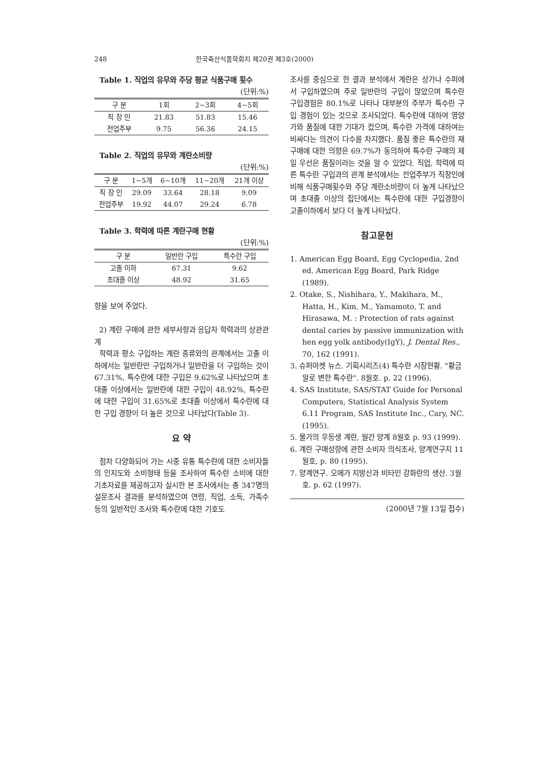248 한국축산식품학회지 제20권 제3호(2000)
Table 1. 직업의 유무와 주당 평균 식품구매 횟수 (단위:%)
| 구 분 | 1회 | 2~3회 | 4~5회 |
| --- | --- | --- | --- |
| 직 장 인 | 21.83 | 51.83 | 15.46 |
| 전업주부 | 9.75 | 56.36 | 24.15 |
Table 2. 직업의 유무와 계란소비량
(단위:%)
| 구 분 | 1~5개 | 6~10개 | 11~20개 | 21개 이상 |
| --- | --- | --- | --- | --- |
| 직 장 인 | 29.09 | 33.64 | 28.18 | 9.09 |
| 전업주부 | 19.92 | 44.07 | 29.24 | 6.78 |
Table 3. 학력에 따른 계란구매 현황
(단위:%)
| 구 분 | 일반란 구입 | 특수란 구입 |
| --- | --- | --- |
| 고졸 이하 | 67.31 | 9.62 |
| 초대졸 이상 | 48.92 | 31.65 |
향을 보여 주었다.
2) 계란 구매에 관한 세부사항과 응답자 학력과의 상관관계
학력과 평소 구입하는 계란 종류와의 관계에서는 고졸 이하에서는 일반란만 구입하거나 일반란을 더 구입하는 것이 67.31%, 특수란에 대한 구입은 9.62%로 나타났으며 초대졸 이상에서는 일반란에 대한 구입이 48.92%, 특수란에 대한 구입이 31.65%로 초대졸 이상에서 특수란에 대한 구입 경향이 더 높은 것으로 나타났다(Table 3).
요 약
점차 다양화되어 가는 시중 유통 특수란에 대한 소비자들의 인지도와 소비형태 등을 조사하여 특수란 소비에 대한 기초자료를 제공하고자 실시한 본 조사에서는 총 347명의 설문조사 결과를 분석하였으며 연령, 직업, 소득, 가족수 등의 일반적인 조사와 특수란에 대한 기호도
조사를 중심으로 한 결과 분석에서 계란은 상가나 수퍼에서 구입하였으며 주로 일반란의 구입이 많았으며 특수란 구입경험은 80.1%로 나타나 대부분의 주부가 특수란 구입 경험이 있는 것으로 조사되었다. 특수란에 대하여 영양가와 품질에 대한 기대가 컸으며, 특수란 가격에 대하여는 비싸다는 의견이 다수를 차지했다. 품질 좋은 특수란의 재구매에 대한 의향은 69.7%가 동의하여 특수란 구매의 제일 우선은 품질이라는 것을 알 수 있었다. 직업, 학력에 따른 특수란 구입과의 관계 분석에서는 전업주부가 직장인에 비해 식품구매횟수와 주당 계란소비량이 더 높게 나타났으며 초대졸 이상의 집단에서는 특수란에 대한 구입경향이 고졸이하에서 보다 더 높게 나타났다.
참고문헌
1. American Egg Board, Egg Cyclopedia, 2nd ed. American Egg Board, Park Ridge (1989).
2. Otake, S., Nishihara, Y., Makihara, M., Hatta, H., Kim, M., Yamamoto, T. and Hirasawa, M. : Protection of rats against dental caries by passive immunization with hen egg yolk antibody(IgY), J. Dental Res., 70, 162 (1991).
3. 슈퍼마켓 뉴스. 기획시리즈(4) 특수란 시장현황. "황금알로 변한 특수란". 8월호. p. 22 (1996).
4. SAS Institute, SAS/STAT Guide for Personal Computers, Statistical Analysis System 6.11 Program, SAS Institute Inc., Cary, NC. (1995).
5. 물가의 우등생 계란, 월간 양계 8월호 p. 93 (1999).
6. 계란 구매성향에 관한 소비자 의식조사, 양계연구지 11월호, p. 80 (1995).
7. 양계연구. 오메가 지방산과 비타민 강화란의 생산. 3월호. p. 62 (1997).
(2000년 7월 13일 접수)